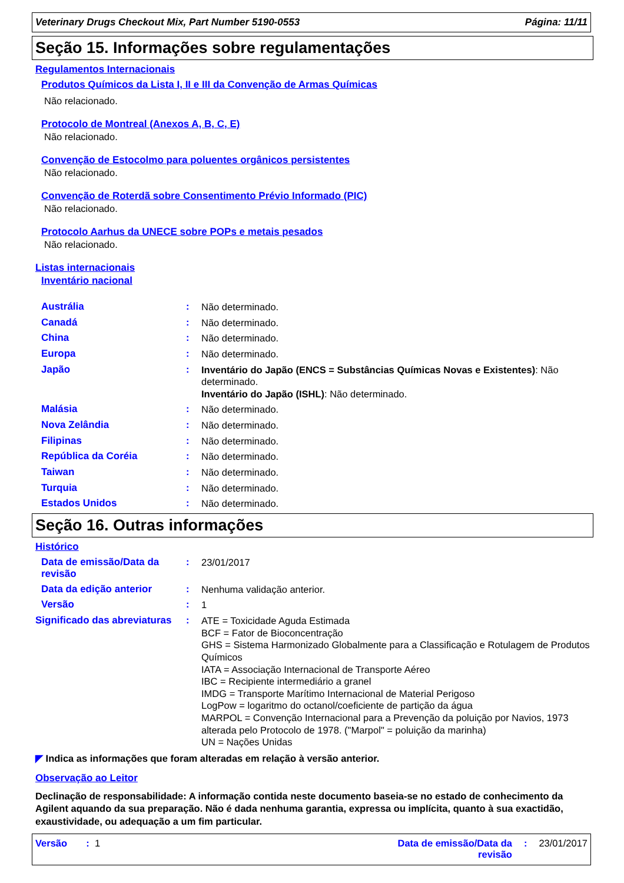Veterinary Drugs Checkout Mix, Part Number 5190-0553 Página: 11/11
Seção 15. Informações sobre regulamentações
Regulamentos Internacionais
Produtos Químicos da Lista I, II e III da Convenção de Armas Químicas
Não relacionado.
Protocolo de Montreal (Anexos A, B, C, E)
Não relacionado.
Convenção de Estocolmo para poluentes orgânicos persistentes
Não relacionado.
Convenção de Roterdã sobre Consentimento Prévio Informado (PIC)
Não relacionado.
Protocolo Aarhus da UNECE sobre POPs e metais pesados
Não relacionado.
Listas internacionais
Inventário nacional
Austrália :
Não determinado.
Canadá :
Não determinado.
China :
Não determinado.
Europa :
Não determinado.
Japão :
Inventário do Japão (ENCS = Substâncias Químicas Novas e Existentes): Não determinado.
Inventário do Japão (ISHL): Não determinado.
Malásia :
Não determinado.
Nova Zelândia :
Não determinado.
Filipinas :
Não determinado.
República da Coréia :
Não determinado.
Taiwan :
Não determinado.
Turquia :
Não determinado.
Estados Unidos :
Não determinado.
Seção 16. Outras informações
Histórico
Data de emissão/Data da revisão
:
23/01/2017
Data da edição anterior :
Nenhuma validação anterior.
Versão :
1
Significado das abreviaturas
:
ATE = Toxicidade Aguda Estimada
BCF = Fator de Bioconcentração
GHS = Sistema Harmonizado Globalmente para a Classificação e Rotulagem de Produtos Químicos
IATA = Associação Internacional de Transporte Aéreo
IBC = Recipiente intermediário a granel
IMDG = Transporte Marítimo Internacional de Material Perigoso
LogPow = logaritmo do octanol/coeficiente de partição da água
MARPOL = Convenção Internacional para a Prevenção da poluição por Navios, 1973 alterada pelo Protocolo de 1978. ("Marpol" = poluição da marinha)
UN = Nações Unidas
◤ Indica as informações que foram alteradas em relação à versão anterior.
Observação ao Leitor
Declinação de responsabilidade: A informação contida neste documento baseia-se no estado de conhecimento da Agilent aquando da sua preparação. Não é dada nenhuma garantia, expressa ou implícita, quanto à sua exactidão, exaustividade, ou adequação a um fim particular.
Versão : 1 Data de emissão/Data da revisão: 23/01/2017